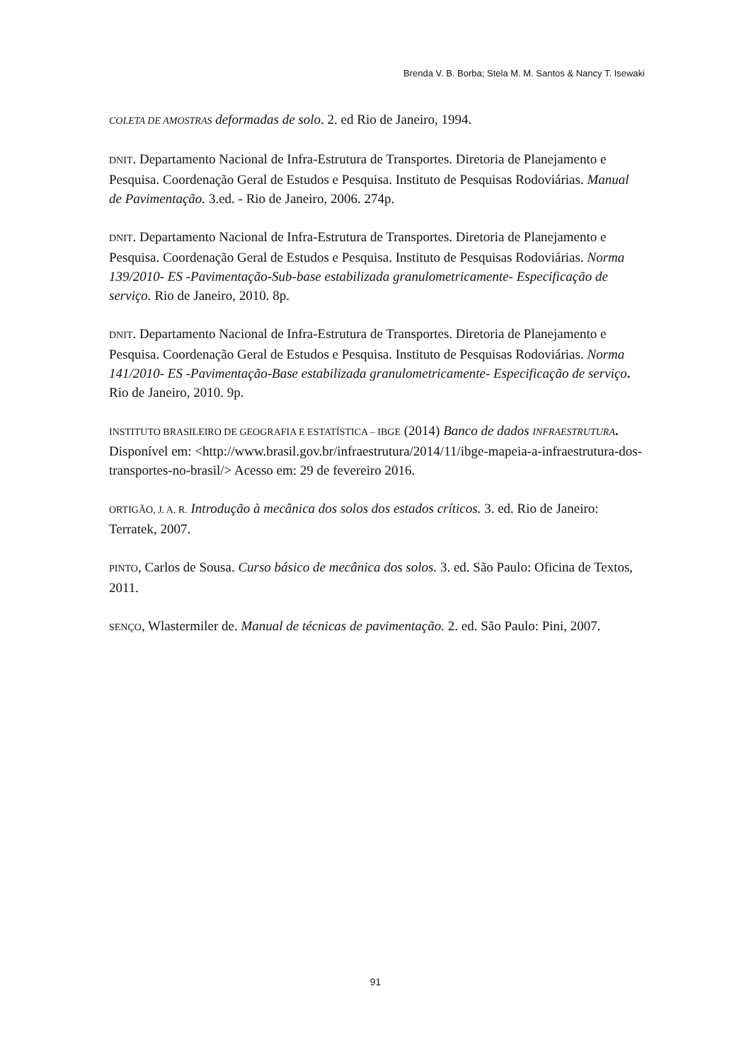Brenda V. B. Borba; Stela M. M. Santos & Nancy T. Isewaki
COLETA DE AMOSTRAS deformadas de solo. 2. ed Rio de Janeiro, 1994.
DNIT. Departamento Nacional de Infra-Estrutura de Transportes. Diretoria de Planejamento e Pesquisa. Coordenação Geral de Estudos e Pesquisa. Instituto de Pesquisas Rodoviárias. Manual de Pavimentação. 3.ed. - Rio de Janeiro, 2006. 274p.
DNIT. Departamento Nacional de Infra-Estrutura de Transportes. Diretoria de Planejamento e Pesquisa. Coordenação Geral de Estudos e Pesquisa. Instituto de Pesquisas Rodoviárias. Norma 139/2010- ES -Pavimentação-Sub-base estabilizada granulometricamente- Especificação de serviço. Rio de Janeiro, 2010. 8p.
DNIT. Departamento Nacional de Infra-Estrutura de Transportes. Diretoria de Planejamento e Pesquisa. Coordenação Geral de Estudos e Pesquisa. Instituto de Pesquisas Rodoviárias. Norma 141/2010- ES -Pavimentação-Base estabilizada granulometricamente- Especificação de serviço. Rio de Janeiro, 2010. 9p.
INSTITUTO BRASILEIRO DE GEOGRAFIA E ESTATÍSTICA – IBGE (2014) Banco de dados INFRAESTRUTURA. Disponível em: <http://www.brasil.gov.br/infraestrutura/2014/11/ibge-mapeia-a-infraestrutura-dos-transportes-no-brasil/> Acesso em: 29 de fevereiro 2016.
ORTIGÃO, J. A. R. Introdução à mecânica dos solos dos estados críticos. 3. ed. Rio de Janeiro: Terratek, 2007.
PINTO, Carlos de Sousa. Curso básico de mecânica dos solos. 3. ed. São Paulo: Oficina de Textos, 2011.
SENÇO, Wlastermiler de. Manual de técnicas de pavimentação. 2. ed. São Paulo: Pini, 2007.
91